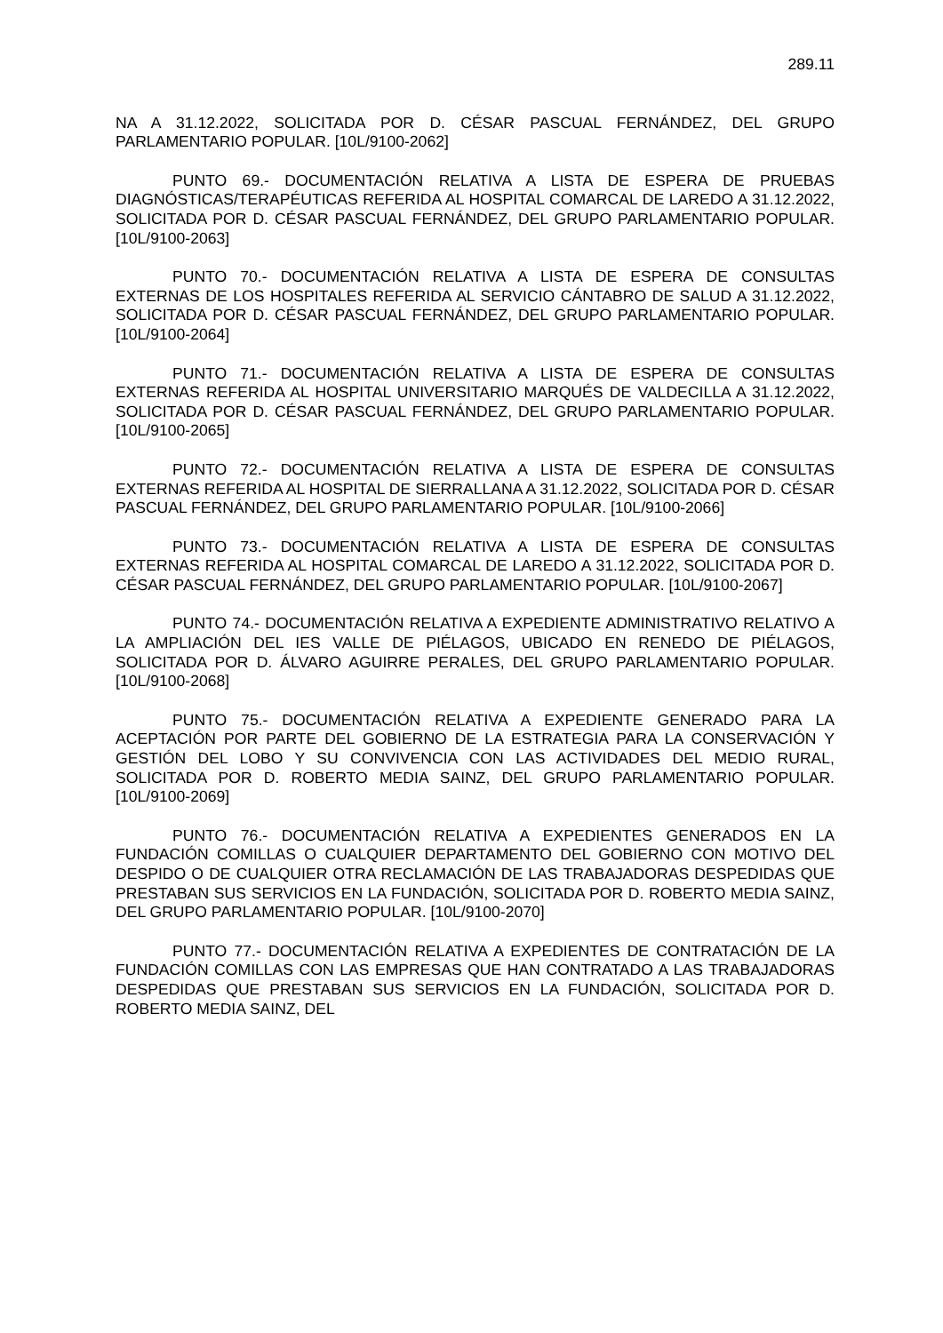289.11
NA A 31.12.2022, SOLICITADA POR D. CÉSAR PASCUAL FERNÁNDEZ, DEL GRUPO PARLAMENTARIO POPULAR. [10L/9100-2062]
PUNTO 69.- DOCUMENTACIÓN RELATIVA A LISTA DE ESPERA DE PRUEBAS DIAGNÓSTICAS/TERAPÉUTICAS REFERIDA AL HOSPITAL COMARCAL DE LAREDO A 31.12.2022, SOLICITADA POR D. CÉSAR PASCUAL FERNÁNDEZ, DEL GRUPO PARLAMENTARIO POPULAR. [10L/9100-2063]
PUNTO 70.- DOCUMENTACIÓN RELATIVA A LISTA DE ESPERA DE CONSULTAS EXTERNAS DE LOS HOSPITALES REFERIDA AL SERVICIO CÁNTABRO DE SALUD A 31.12.2022, SOLICITADA POR D. CÉSAR PASCUAL FERNÁNDEZ, DEL GRUPO PARLAMENTARIO POPULAR. [10L/9100-2064]
PUNTO 71.- DOCUMENTACIÓN RELATIVA A LISTA DE ESPERA DE CONSULTAS EXTERNAS REFERIDA AL HOSPITAL UNIVERSITARIO MARQUÉS DE VALDECILLA A 31.12.2022, SOLICITADA POR D. CÉSAR PASCUAL FERNÁNDEZ, DEL GRUPO PARLAMENTARIO POPULAR. [10L/9100-2065]
PUNTO 72.- DOCUMENTACIÓN RELATIVA A LISTA DE ESPERA DE CONSULTAS EXTERNAS REFERIDA AL HOSPITAL DE SIERRALLANA A 31.12.2022, SOLICITADA POR D. CÉSAR PASCUAL FERNÁNDEZ, DEL GRUPO PARLAMENTARIO POPULAR. [10L/9100-2066]
PUNTO 73.- DOCUMENTACIÓN RELATIVA A LISTA DE ESPERA DE CONSULTAS EXTERNAS REFERIDA AL HOSPITAL COMARCAL DE LAREDO A 31.12.2022, SOLICITADA POR D. CÉSAR PASCUAL FERNÁNDEZ, DEL GRUPO PARLAMENTARIO POPULAR. [10L/9100-2067]
PUNTO 74.- DOCUMENTACIÓN RELATIVA A EXPEDIENTE ADMINISTRATIVO RELATIVO A LA AMPLIACIÓN DEL IES VALLE DE PIÉLAGOS, UBICADO EN RENEDO DE PIÉLAGOS, SOLICITADA POR D. ÁLVARO AGUIRRE PERALES, DEL GRUPO PARLAMENTARIO POPULAR. [10L/9100-2068]
PUNTO 75.- DOCUMENTACIÓN RELATIVA A EXPEDIENTE GENERADO PARA LA ACEPTACIÓN POR PARTE DEL GOBIERNO DE LA ESTRATEGIA PARA LA CONSERVACIÓN Y GESTIÓN DEL LOBO Y SU CONVIVENCIA CON LAS ACTIVIDADES DEL MEDIO RURAL, SOLICITADA POR D. ROBERTO MEDIA SAINZ, DEL GRUPO PARLAMENTARIO POPULAR. [10L/9100-2069]
PUNTO 76.- DOCUMENTACIÓN RELATIVA A EXPEDIENTES GENERADOS EN LA FUNDACIÓN COMILLAS O CUALQUIER DEPARTAMENTO DEL GOBIERNO CON MOTIVO DEL DESPIDO O DE CUALQUIER OTRA RECLAMACIÓN DE LAS TRABAJADORAS DESPEDIDAS QUE PRESTABAN SUS SERVICIOS EN LA FUNDACIÓN, SOLICITADA POR D. ROBERTO MEDIA SAINZ, DEL GRUPO PARLAMENTARIO POPULAR. [10L/9100-2070]
PUNTO 77.- DOCUMENTACIÓN RELATIVA A EXPEDIENTES DE CONTRATACIÓN DE LA FUNDACIÓN COMILLAS CON LAS EMPRESAS QUE HAN CONTRATADO A LAS TRABAJADORAS DESPEDIDAS QUE PRESTABAN SUS SERVICIOS EN LA FUNDACIÓN, SOLICITADA POR D. ROBERTO MEDIA SAINZ, DEL